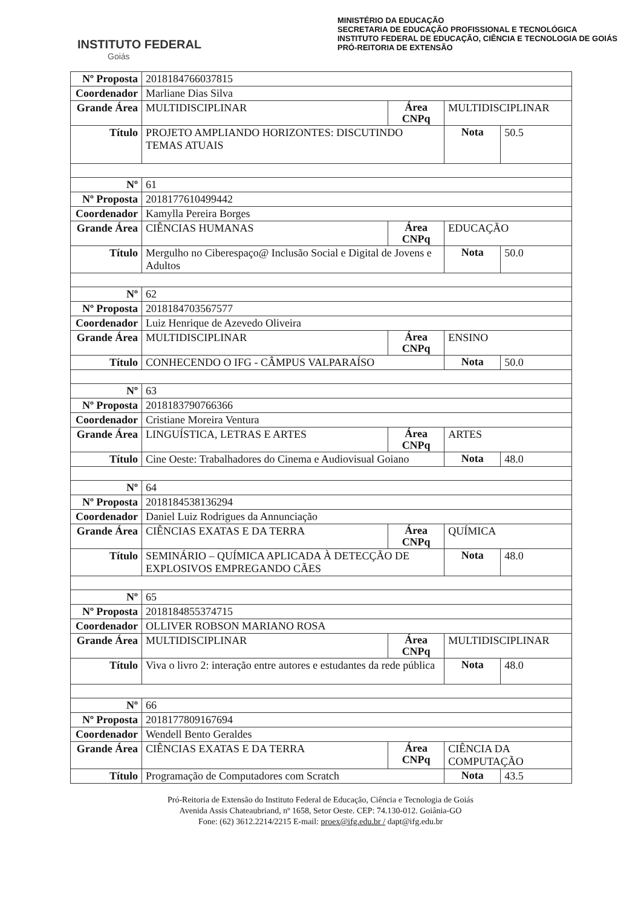INSTITUTO FEDERAL
Goiás
MINISTÉRIO DA EDUCAÇÃO
SECRETARIA DE EDUCAÇÃO PROFISSIONAL E TECNOLÓGICA
INSTITUTO FEDERAL DE EDUCAÇÃO, CIÊNCIA E TECNOLOGIA DE GOIÁS
PRÓ-REITORIA DE EXTENSÃO
| Nº Proposta | 2018184766037815 | | | |
| Coordenador | Marliane Dias Silva | | | |
| Grande Área | MULTIDISCIPLINAR | Área CNPq | MULTIDISCIPLINAR | |
| Título | PROJETO AMPLIANDO HORIZONTES: DISCUTINDO TEMAS ATUAIS | | Nota | 50.5 |
| Nº | 61 | | | |
| Nº Proposta | 2018177610499442 | | | |
| Coordenador | Kamylla Pereira Borges | | | |
| Grande Área | CIÊNCIAS HUMANAS | Área CNPq | EDUCAÇÃO | |
| Título | Mergulho no Ciberespaço@ Inclusão Social e Digital de Jovens e Adultos | | Nota | 50.0 |
| Nº | 62 | | | |
| Nº Proposta | 2018184703567577 | | | |
| Coordenador | Luiz Henrique de Azevedo Oliveira | | | |
| Grande Área | MULTIDISCIPLINAR | Área CNPq | ENSINO | |
| Título | CONHECENDO O IFG - CÂMPUS VALPARAÍSO | | Nota | 50.0 |
| Nº | 63 | | | |
| Nº Proposta | 2018183790766366 | | | |
| Coordenador | Cristiane Moreira Ventura | | | |
| Grande Área | LINGUÍSTICA, LETRAS E ARTES | Área CNPq | ARTES | |
| Título | Cine Oeste: Trabalhadores do Cinema e Audiovisual Goiano | | Nota | 48.0 |
| Nº | 64 | | | |
| Nº Proposta | 2018184538136294 | | | |
| Coordenador | Daniel Luiz Rodrigues da Annunciação | | | |
| Grande Área | CIÊNCIAS EXATAS E DA TERRA | Área CNPq | QUÍMICA | |
| Título | SEMINÁRIO – QUÍMICA APLICADA À DETECÇÃO DE EXPLOSIVOS EMPREGANDO CÃES | | Nota | 48.0 |
| Nº | 65 | | | |
| Nº Proposta | 2018184855374715 | | | |
| Coordenador | OLLIVER ROBSON MARIANO ROSA | | | |
| Grande Área | MULTIDISCIPLINAR | Área CNPq | MULTIDISCIPLINAR | |
| Título | Viva o livro 2: interação entre autores e estudantes da rede pública | | Nota | 48.0 |
| Nº | 66 | | | |
| Nº Proposta | 2018177809167694 | | | |
| Coordenador | Wendell Bento Geraldes | | | |
| Grande Área | CIÊNCIAS EXATAS E DA TERRA | Área CNPq | CIÊNCIA DA COMPUTAÇÃO | |
| Título | Programação de Computadores com Scratch | | Nota | 43.5 |
Pró-Reitoria de Extensão do Instituto Federal de Educação, Ciência e Tecnologia de Goiás
Avenida Assis Chateaubriand, nº 1658, Setor Oeste. CEP: 74.130-012. Goiânia-GO
Fone: (62) 3612.2214/2215 E-mail: proex@ifg.edu.br / dapt@ifg.edu.br